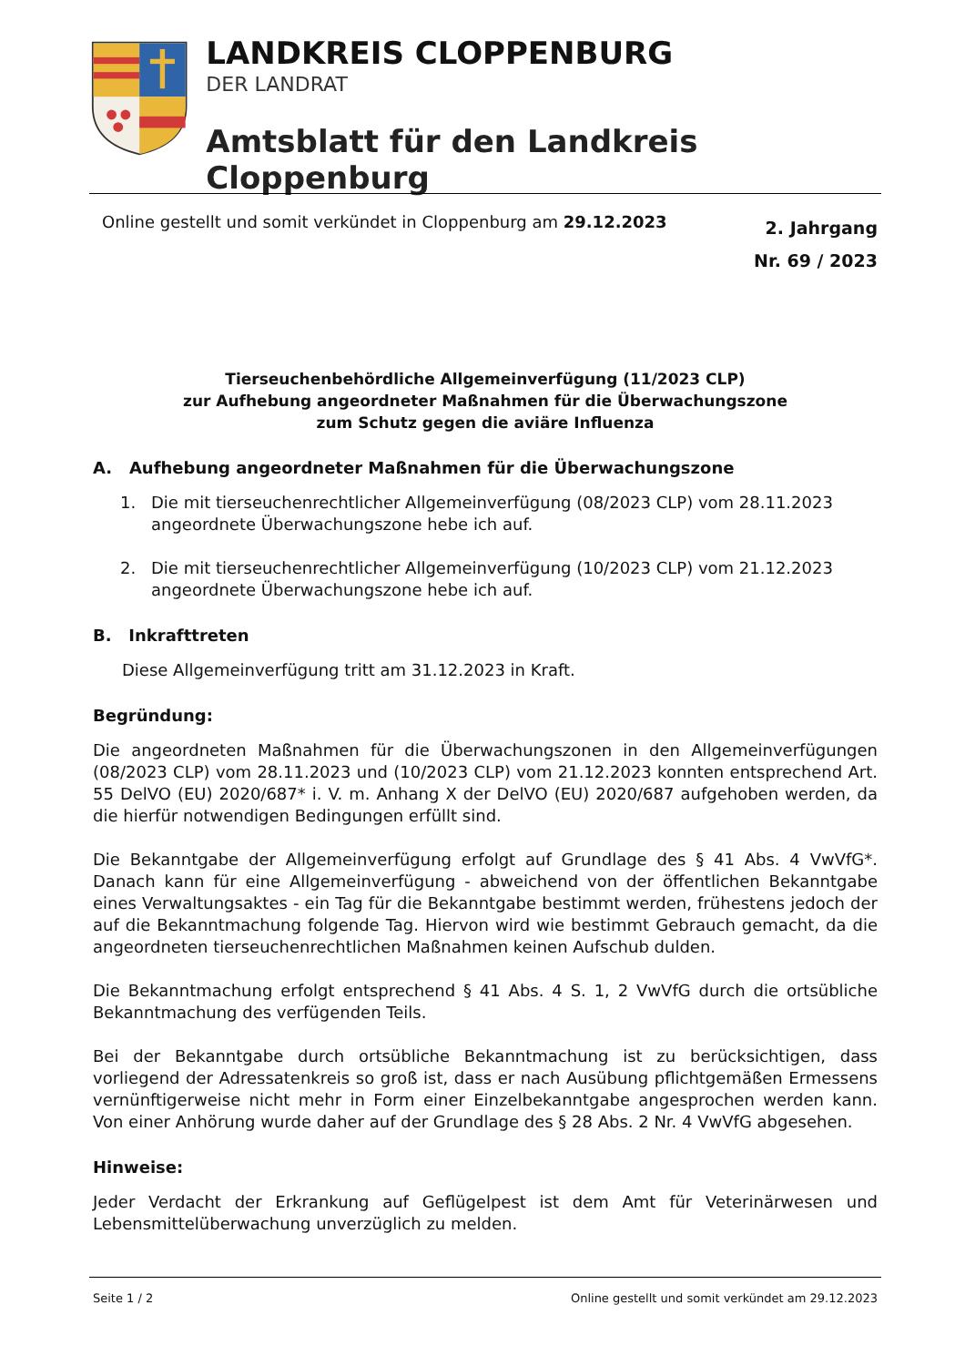LANDKREIS CLOPPENBURG
DER LANDRAT
Amtsblatt für den Landkreis Cloppenburg
Online gestellt und somit verkündet in Cloppenburg am 29.12.2023
2. Jahrgang
Nr. 69 / 2023
Tierseuchenbehördliche Allgemeinverfügung (11/2023 CLP)
zur Aufhebung angeordneter Maßnahmen für die Überwachungszone
zum Schutz gegen die aviäre Influenza
A. Aufhebung angeordneter Maßnahmen für die Überwachungszone
1. Die mit tierseuchenrechtlicher Allgemeinverfügung (08/2023 CLP) vom 28.11.2023 angeordnete Überwachungszone hebe ich auf.
2. Die mit tierseuchenrechtlicher Allgemeinverfügung (10/2023 CLP) vom 21.12.2023 angeordnete Überwachungszone hebe ich auf.
B. Inkrafttreten
Diese Allgemeinverfügung tritt am 31.12.2023 in Kraft.
Begründung:
Die angeordneten Maßnahmen für die Überwachungszonen in den Allgemeinverfügungen (08/2023 CLP) vom 28.11.2023 und (10/2023 CLP) vom 21.12.2023 konnten entsprechend Art. 55 DelVO (EU) 2020/687* i. V. m. Anhang X der DelVO (EU) 2020/687 aufgehoben werden, da die hierfür notwendigen Bedingungen erfüllt sind.
Die Bekanntgabe der Allgemeinverfügung erfolgt auf Grundlage des § 41 Abs. 4 VwVfG*. Danach kann für eine Allgemeinverfügung - abweichend von der öffentlichen Bekanntgabe eines Verwaltungsaktes - ein Tag für die Bekanntgabe bestimmt werden, frühestens jedoch der auf die Bekanntmachung folgende Tag. Hiervon wird wie bestimmt Gebrauch gemacht, da die angeordneten tierseuchenrechtlichen Maßnahmen keinen Aufschub dulden.
Die Bekanntmachung erfolgt entsprechend § 41 Abs. 4 S. 1, 2 VwVfG durch die ortsübliche Bekanntmachung des verfügenden Teils.
Bei der Bekanntgabe durch ortsübliche Bekanntmachung ist zu berücksichtigen, dass vorliegend der Adressatenkreis so groß ist, dass er nach Ausübung pflichtgemäßen Ermessens vernünftigerweise nicht mehr in Form einer Einzelbekanntgabe angesprochen werden kann. Von einer Anhörung wurde daher auf der Grundlage des § 28 Abs. 2 Nr. 4 VwVfG abgesehen.
Hinweise:
Jeder Verdacht der Erkrankung auf Geflügelpest ist dem Amt für Veterinärwesen und Lebensmittelüberwachung unverzüglich zu melden.
Seite 1 / 2 Online gestellt und somit verkündet am 29.12.2023